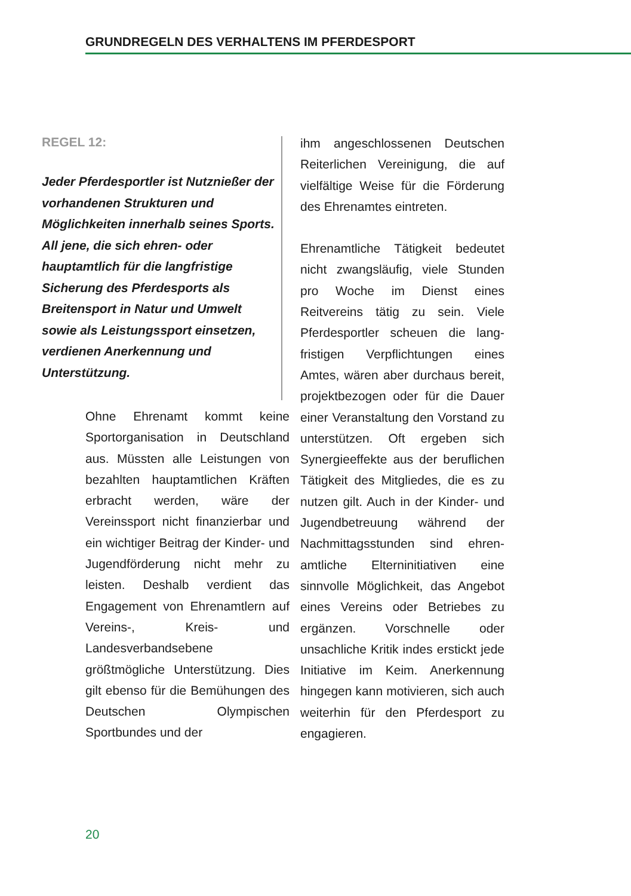GRUNDREGELN DES VERHALTENS IM PFERDESPORT
REGEL 12:
Jeder Pferdesportler ist Nutz­nießer der vorhandenen Strukturen und Möglichkeiten innerhalb seines Sports. All jene, die sich ehren- oder hauptamtlich für die langfristige Sicherung des Pferdesports als Breitensport in Natur und Umwelt sowie als Leistungssport einsetzen, verdienen Anerkennung und Unterstützung.
Ohne Ehrenamt kommt keine Sportorganisation in Deutsch­land aus. Müssten alle Leistungen von bezahlten hauptamtlichen Kräften erbracht werden, wäre der Vereinssport nicht finanzier­bar und ein wichtiger Beitrag der Kinder- und Jugendförde­rung nicht mehr zu leisten. Des­halb verdient das Engagement von Ehrenamtlern auf Vereins-, Kreis- und Landesverbandsebe­ne größtmögliche Unterstützung. Dies gilt ebenso für die Bemü­hungen des Deutschen Olym­pischen Sportbundes und der
ihm angeschlossenen Deutschen Reiterlichen Vereinigung, die auf vielfältige Weise für die Förde­rung des Ehrenamtes eintreten.
Ehrenamtliche Tätigkeit bedeutet nicht zwangsläufig, viele Stun­den pro Woche im Dienst eines Reitvereins tätig zu sein. Viele Pferdesportler scheuen die lang­fristigen Verpflichtungen eines Amtes, wären aber durchaus bereit, projektbezogen oder für die Dauer einer Veranstaltung den Vorstand zu unterstützen. Oft ergeben sich Synergieeffekte aus der beruflichen Tätigkeit des Mitgliedes, die es zu nut­zen gilt. Auch in der Kinder- und Jugendbetreuung während der Nachmittagsstunden sind ehren­amtliche Elterninitiativen eine sinnvolle Möglichkeit, das Ange­bot eines Vereins oder Betriebes zu ergänzen. Vorschnelle oder unsachliche Kritik indes erstickt jede Initiative im Keim. Anerken­nung hingegen kann motivieren, sich auch weiterhin für den Pfer­desport zu engagieren.
20